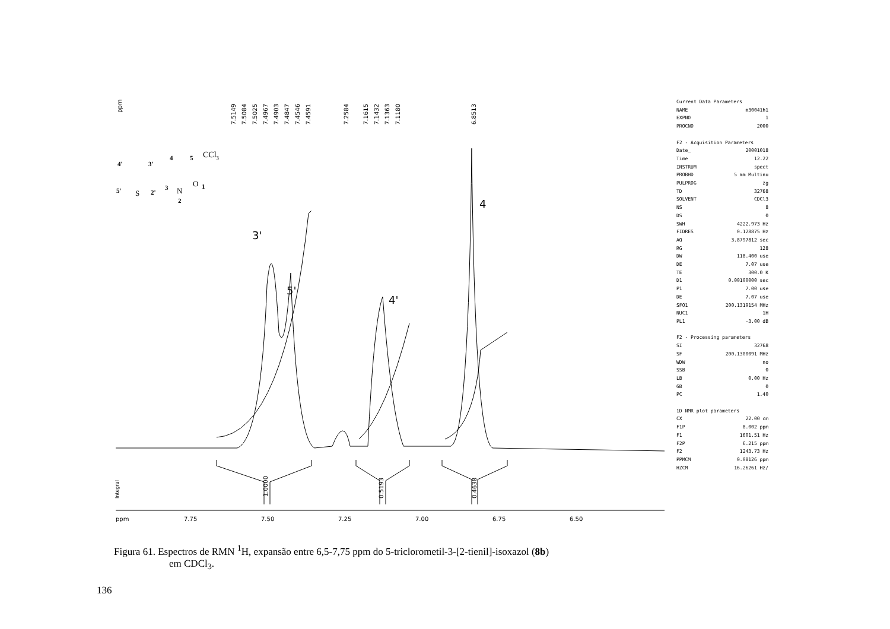ppm
7.5149
7.5084
7.5025
7.4967
7.4903
7.4847
7.4546
7.4591
7.2584
7.1615
7.1432
7.1363
7.1180
6.8513
1.0000
0.5193
0.4638
Integral
4'
3'
4
5
5'
2'
3
1
2
S
N
O
CCl3
3'
5'
4'
4
ppm
7.75
7.50
7.25
7.00
6.75
6.50
Current Data Parameters
NAME m30041h1
EXPNO 1
PROCNO 2000
F2 - Acquisition Parameters
Date_ 20001018
Time 12.22
INSTRUM spect
PROBHD 5 mm Multinu
PULPROG zg
TD 32768
SOLVENT CDCl3
NS 8
DS 0
SWH 4222.973 Hz
FIDRES 0.128875 Hz
AQ 3.8797812 sec
RG 128
DW 118.400 use
DE 7.07 use
TE 300.0 K
D1 0.00100000 sec
P1 7.00 use
DE 7.07 use
SFO1 200.1319154 MHz
NUC1 1H
PL1 -3.00 dB
F2 - Processing parameters
SI 32768
SF 200.1300091 MHz
WDW no
SSB 0
LB 0.00 Hz
GB 0
PC 1.40
1D NMR plot parameters
CX 22.00 cm
F1P 8.002 ppm
F1 1601.51 Hz
F2P 6.215 ppm
F2 1243.73 Hz
PPMCM 0.08126 ppm
HZCM 16.26261 Hz/
Figura 61. Espectros de RMN <sup>1</sup>H, expansão entre 6,5-7,75 ppm do 5-triclorometil-3-[2-tienil]-isoxazol (8b)
em CDCl<sub>3</sub>.
136